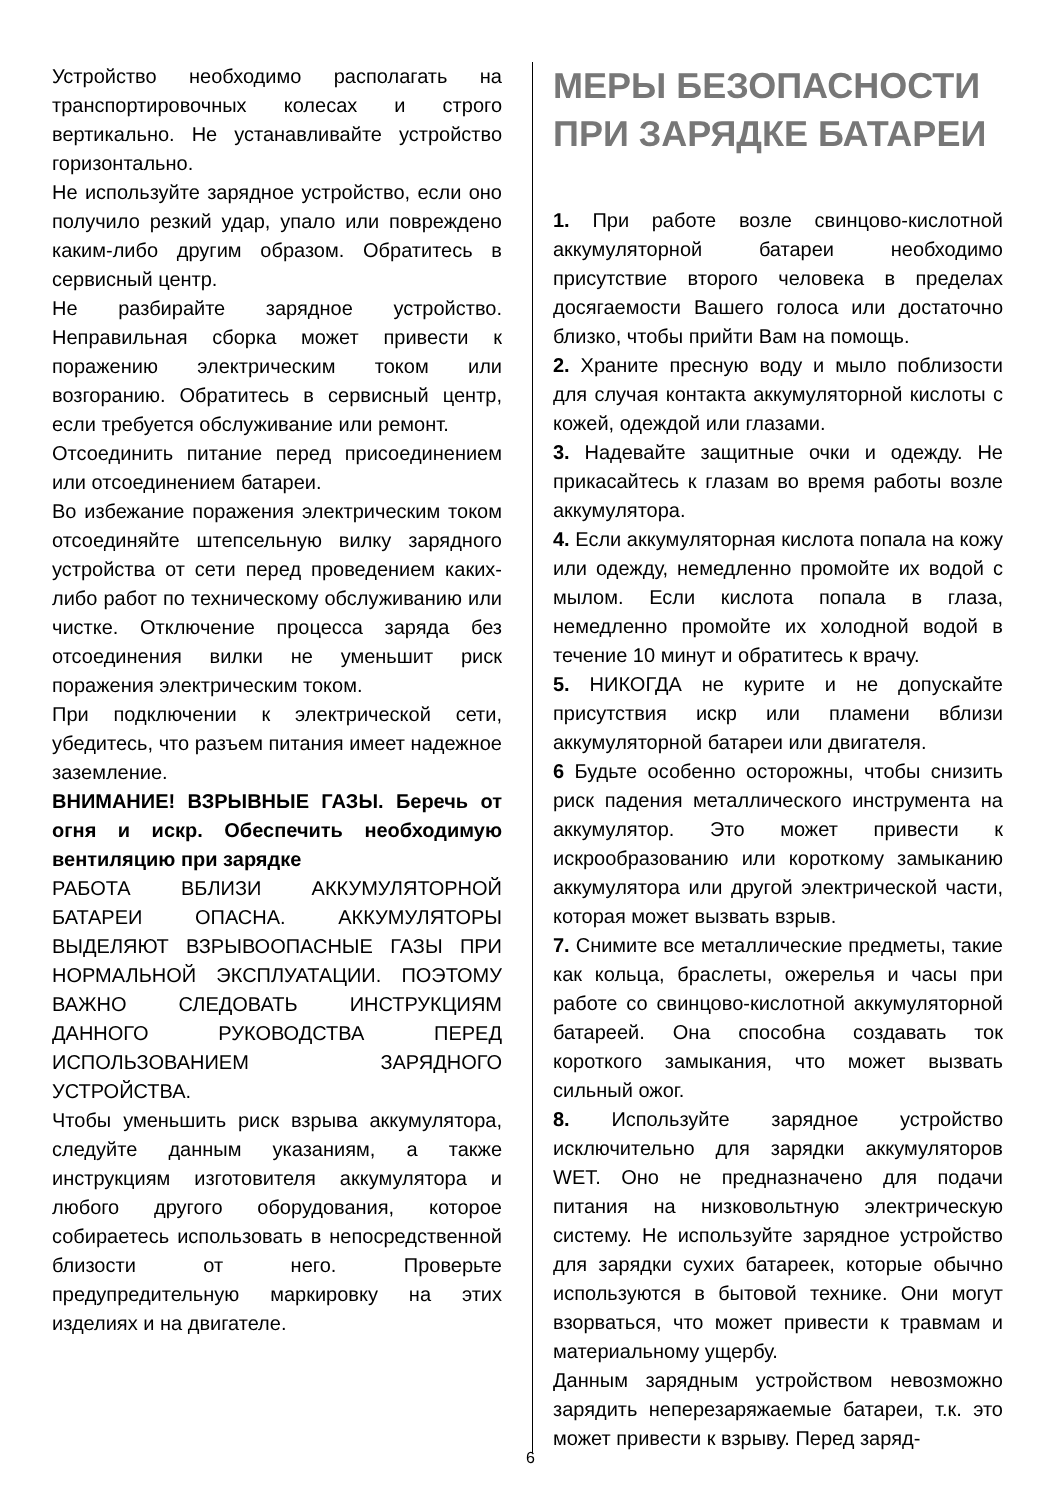Устройство необходимо располагать на транспортировочных колесах и строго вертикально. Не устанавливайте устройство горизонтально.
Не используйте зарядное устройство, если оно получило резкий удар, упало или повреждено каким-либо другим образом. Обратитесь в сервисный центр.
Не разбирайте зарядное устройство. Неправильная сборка может привести к поражению электрическим током или возгоранию. Обратитесь в сервисный центр, если требуется обслуживание или ремонт.
Отсоединить питание перед присоединением или отсоединением батареи.
Во избежание поражения электрическим током отсоединяйте штепсельную вилку зарядного устройства от сети перед проведением каких-либо работ по техническому обслуживанию или чистке. Отключение процесса заряда без отсоединения вилки не уменьшит риск поражения электрическим током.
При подключении к электрической сети, убедитесь, что разъем питания имеет надежное заземление.
ВНИМАНИЕ! ВЗРЫВНЫЕ ГАЗЫ. Беречь от огня и искр. Обеспечить необходимую вентиляцию при зарядке
РАБОТА ВБЛИЗИ АККУМУЛЯТОРНОЙ БАТАРЕИ ОПАСНА. АККУМУЛЯТОРЫ ВЫДЕЛЯЮТ ВЗРЫВООПАСНЫЕ ГАЗЫ ПРИ НОРМАЛЬНОЙ ЭКСПЛУАТАЦИИ. ПОЭТОМУ ВАЖНО СЛЕДОВАТЬ ИНСТРУКЦИЯМ ДАННОГО РУКОВОДСТВА ПЕРЕД ИСПОЛЬЗОВАНИЕМ ЗАРЯДНОГО УСТРОЙСТВА.
Чтобы уменьшить риск взрыва аккумулятора, следуйте данным указаниям, а также инструкциям изготовителя аккумулятора и любого другого оборудования, которое собираетесь использовать в непосредственной близости от него. Проверьте предупредительную маркировку на этих изделиях и на двигателе.
МЕРЫ БЕЗОПАСНОСТИ ПРИ ЗАРЯДКЕ БАТАРЕИ
1. При работе возле свинцово-кислотной аккумуляторной батареи необходимо присутствие второго человека в пределах досягаемости Вашего голоса или достаточно близко, чтобы прийти Вам на помощь.
2. Храните пресную воду и мыло поблизости для случая контакта аккумуляторной кислоты с кожей, одеждой или глазами.
3. Надевайте защитные очки и одежду. Не прикасайтесь к глазам во время работы возле аккумулятора.
4. Если аккумуляторная кислота попала на кожу или одежду, немедленно промойте их водой с мылом. Если кислота попала в глаза, немедленно промойте их холодной водой в течение 10 минут и обратитесь к врачу.
5. НИКОГДА не курите и не допускайте присутствия искр или пламени вблизи аккумуляторной батареи или двигателя.
6 Будьте особенно осторожны, чтобы снизить риск падения металлического инструмента на аккумулятор. Это может привести к искрообразованию или короткому замыканию аккумулятора или другой электрической части, которая может вызвать взрыв.
7. Снимите все металлические предметы, такие как кольца, браслеты, ожерелья и часы при работе со свинцово-кислотной аккумуляторной батареей. Она способна создавать ток короткого замыкания, что может вызвать сильный ожог.
8. Используйте зарядное устройство исключительно для зарядки аккумуляторов WET. Оно не предназначено для подачи питания на низковольтную электрическую систему. Не используйте зарядное устройство для зарядки сухих батареек, которые обычно используются в бытовой технике. Они могут взорваться, что может привести к травмам и материальному ущербу.
Данным зарядным устройством невозможно зарядить неперезаряжаемые батареи, т.к. это может привести к взрыву. Перед заряд-
6